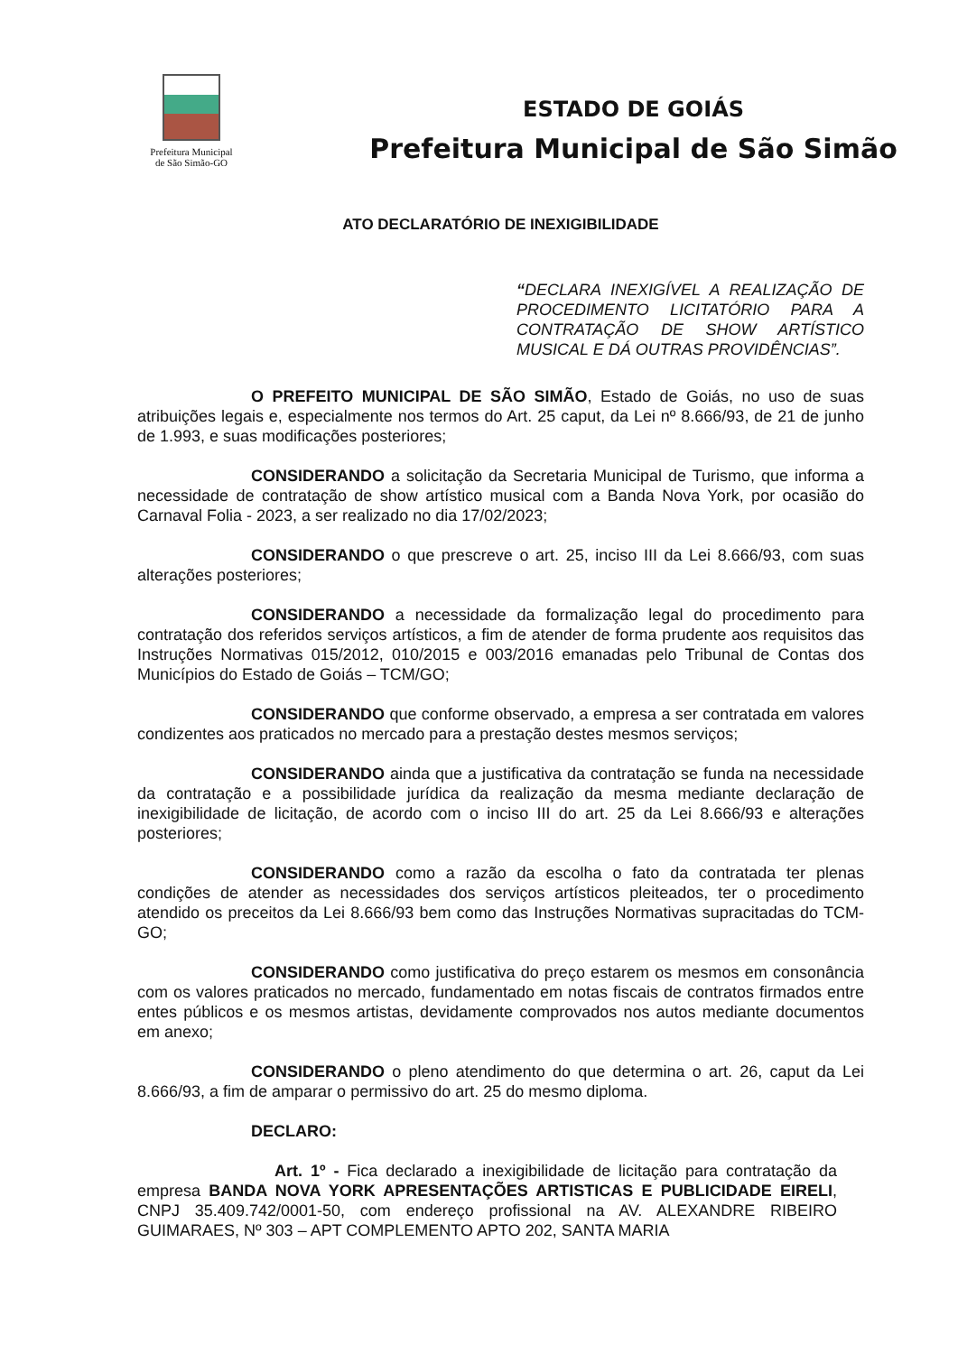Prefeitura Municipal
de São Simão-GO
ESTADO DE GOIÁS
Prefeitura Municipal de São Simão
ATO DECLARATÓRIO DE INEXIGIBILIDADE
“DECLARA INEXIGÍVEL A REALIZAÇÃO DE PROCEDIMENTO LICITATÓRIO PARA A CONTRATAÇÃO DE SHOW ARTÍSTICO MUSICAL E DÁ OUTRAS PROVIDÊNCIAS”.
O PREFEITO MUNICIPAL DE SÃO SIMÃO, Estado de Goiás, no uso de suas atribuições legais e, especialmente nos termos do Art. 25 caput, da Lei nº 8.666/93, de 21 de junho de 1.993, e suas modificações posteriores;
CONSIDERANDO a solicitação da Secretaria Municipal de Turismo, que informa a necessidade de contratação de show artístico musical com a Banda Nova York, por ocasião do Carnaval Folia - 2023, a ser realizado no dia 17/02/2023;
CONSIDERANDO o que prescreve o art. 25, inciso III da Lei 8.666/93, com suas alterações posteriores;
CONSIDERANDO a necessidade da formalização legal do procedimento para contratação dos referidos serviços artísticos, a fim de atender de forma prudente aos requisitos das Instruções Normativas 015/2012, 010/2015 e 003/2016 emanadas pelo Tribunal de Contas dos Municípios do Estado de Goiás – TCM/GO;
CONSIDERANDO que conforme observado, a empresa a ser contratada em valores condizentes aos praticados no mercado para a prestação destes mesmos serviços;
CONSIDERANDO ainda que a justificativa da contratação se funda na necessidade da contratação e a possibilidade jurídica da realização da mesma mediante declaração de inexigibilidade de licitação, de acordo com o inciso III do art. 25 da Lei 8.666/93 e alterações posteriores;
CONSIDERANDO como a razão da escolha o fato da contratada ter plenas condições de atender as necessidades dos serviços artísticos pleiteados, ter o procedimento atendido os preceitos da Lei 8.666/93 bem como das Instruções Normativas supracitadas do TCM-GO;
CONSIDERANDO como justificativa do preço estarem os mesmos em consonância com os valores praticados no mercado, fundamentado em notas fiscais de contratos firmados entre entes públicos e os mesmos artistas, devidamente comprovados nos autos mediante documentos em anexo;
CONSIDERANDO o pleno atendimento do que determina o art. 26, caput da Lei 8.666/93, a fim de amparar o permissivo do art. 25 do mesmo diploma.
DECLARO:
Art. 1º - Fica declarado a inexigibilidade de licitação para contratação da empresa BANDA NOVA YORK APRESENTAÇÕES ARTISTICAS E PUBLICIDADE EIRELI, CNPJ 35.409.742/0001-50, com endereço profissional na AV. ALEXANDRE RIBEIRO GUIMARAES, Nº 303 – APT COMPLEMENTO APTO 202, SANTA MARIA